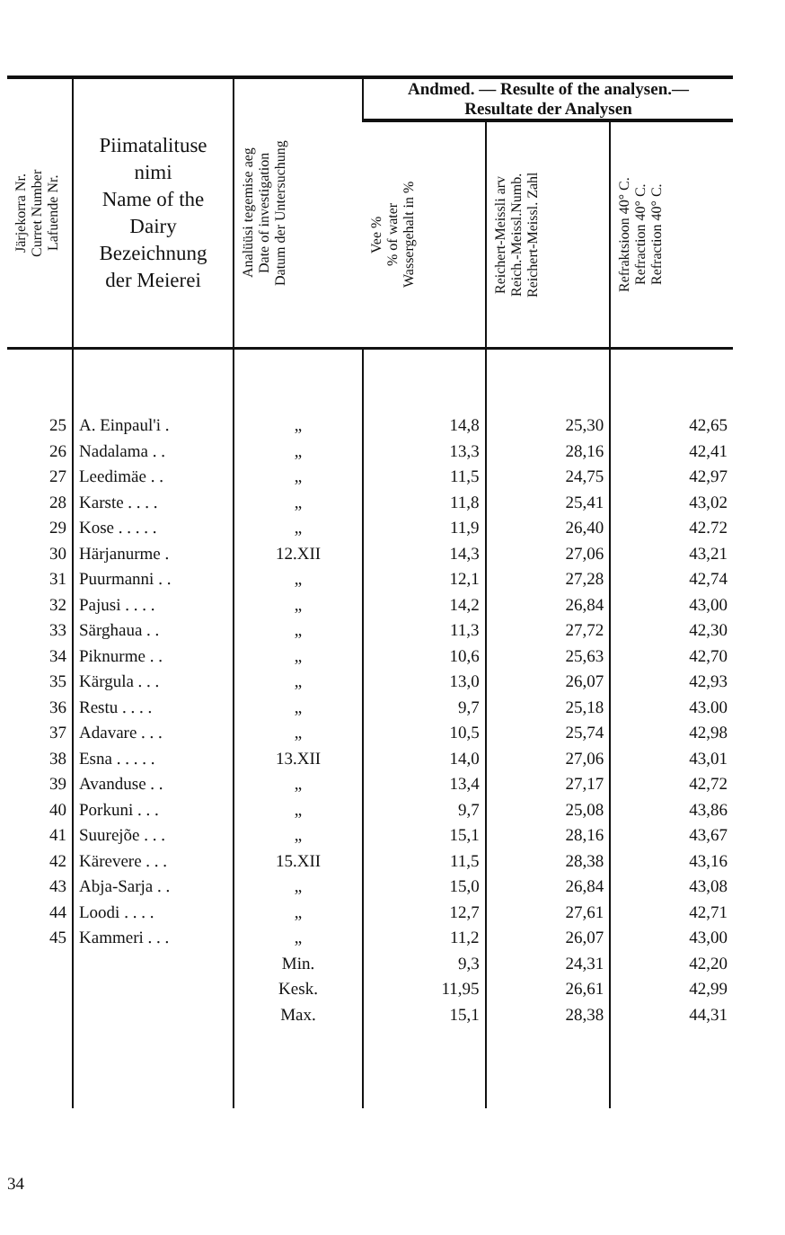| Järjekorra Nr. Curret Number Lafuende Nr. | Piimatalituse nimi Name of the Dairy Bezeichnung der Meierei | Analüüsi tegemise aeg Date of investigation Datum der Untersuchung | Andmed. — Resulte of the analysen.— Resultate der Analysen | | |
| --- | --- | --- | --- | --- | --- |
| | | | Vee % % of water Wassergehalt in % | Reichert-Meissli arv Reich.-Meissl.Numb. Reichert-Meissl. Zahl | Refraktsioon 40° C. Refraction 40° C. Refraction 40° C. |
| 25 | A. Einpaul'i . | „ | 14,8 | 25,30 | 42,65 |
| 26 | Nadalama . . | „ | 13,3 | 28,16 | 42,41 |
| 27 | Leedimäe . . | „ | 11,5 | 24,75 | 42,97 |
| 28 | Karste . . . . | „ | 11,8 | 25,41 | 43,02 |
| 29 | Kose . . . . . | „ | 11,9 | 26,40 | 42.72 |
| 30 | Härjanurme . | 12.XII | 14,3 | 27,06 | 43,21 |
| 31 | Puurmanni . . | „ | 12,1 | 27,28 | 42,74 |
| 32 | Pajusi . . . . | „ | 14,2 | 26,84 | 43,00 |
| 33 | Särghaua . . | „ | 11,3 | 27,72 | 42,30 |
| 34 | Piknurme . . | „ | 10,6 | 25,63 | 42,70 |
| 35 | Kärgula . . . | „ | 13,0 | 26,07 | 42,93 |
| 36 | Restu . . . . | „ | 9,7 | 25,18 | 43.00 |
| 37 | Adavare . . . | „ | 10,5 | 25,74 | 42,98 |
| 38 | Esna . . . . . | 13.XII | 14,0 | 27,06 | 43,01 |
| 39 | Avanduse . . | „ | 13,4 | 27,17 | 42,72 |
| 40 | Porkuni . . . | „ | 9,7 | 25,08 | 43,86 |
| 41 | Suurejõe . . . | „ | 15,1 | 28,16 | 43,67 |
| 42 | Kärevere . . . | 15.XII | 11,5 | 28,38 | 43,16 |
| 43 | Abja-Sarja . . | „ | 15,0 | 26,84 | 43,08 |
| 44 | Loodi . . . . | „ | 12,7 | 27,61 | 42,71 |
| 45 | Kammeri . . . | „ | 11,2 | 26,07 | 43,00 |
| | | Min. | 9,3 | 24,31 | 42,20 |
| | | Kesk. | 11,95 | 26,61 | 42,99 |
| | | Max. | 15,1 | 28,38 | 44,31 |
34